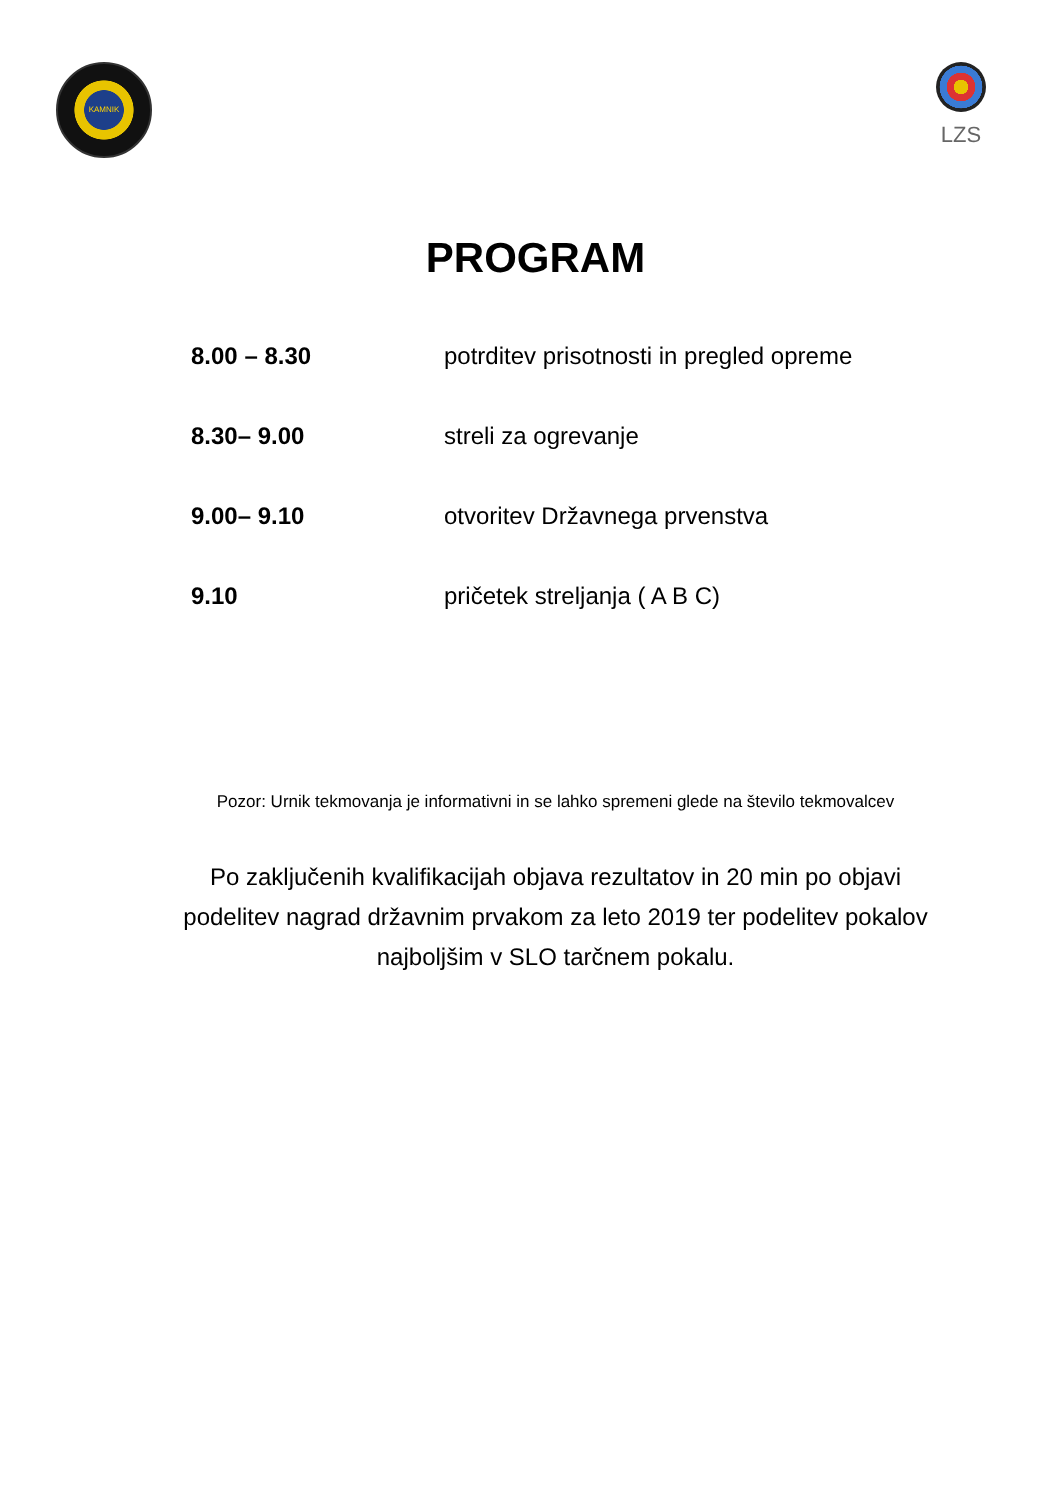KAMNIK
LZS
PROGRAM
8.00 – 8.30 potrditev prisotnosti in pregled opreme
8.30– 9.00 streli za ogrevanje
9.00– 9.10 otvoritev Državnega prvenstva
9.10 pričetek streljanja ( A B C)
Pozor: Urnik tekmovanja je informativni in se lahko spremeni glede na število tekmovalcev
Po zaključenih kvalifikacijah objava rezultatov in 20 min po objavi podelitev nagrad državnim prvakom za leto 2019 ter podelitev pokalov najboljšim v SLO tarčnem pokalu.